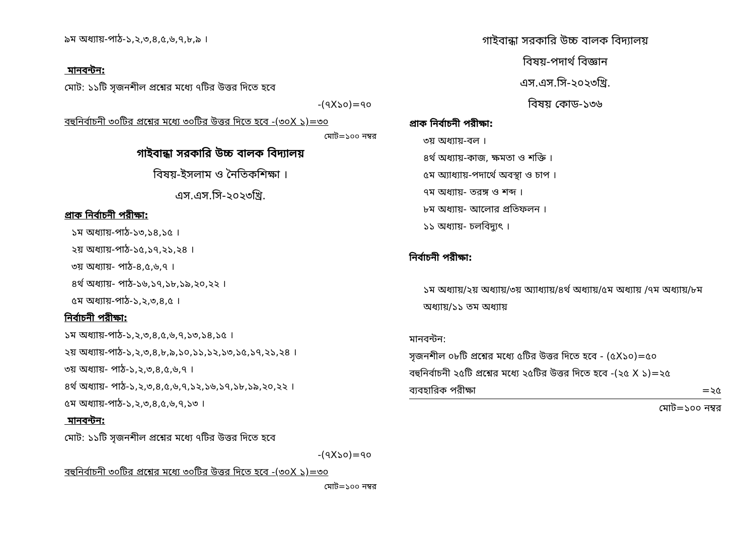৯ম অধ্যায়-পাঠ-১,২,৩,৪,৫,৬,৭,৮,৯ ।
মানবন্টন:
মোট: ১১টি সৃজনশীল প্রশ্নের মধ্যে ৭টির উত্তর দিতে হবে
-(৭X১০)=৭০
বহুনির্বাচনী ৩০টির প্রশ্নের মধ্যে ৩০টির উত্তর দিতে হবে -(৩০X ১)=৩০
মোট=১০০ নম্বর
গাইবান্ধা সরকারি উচ্চ বালক বিদ্যালয়
বিষয়-ইসলাম ও নৈতিকশিক্ষা ।
এস.এস.সি-২০২৩খ্রি.
প্রাক নির্বাচনী পরীক্ষা:
১ম অধ্যায়-পাঠ-১৩,১৪,১৫ ।
২য় অধ্যায়-পাঠ-১৫,১৭,২১,২৪ ।
৩য় অধ্যায়- পাঠ-৪,৫,৬,৭ ।
৪র্থ অধ্যায়- পাঠ-১৬,১৭,১৮,১৯,২০,২২ ।
৫ম অধ্যায়-পাঠ-১,২,৩,৪,৫ ।
নির্বাচনী পরীক্ষা:
১ম অধ্যায়-পাঠ-১,২,৩,৪,৫,৬,৭,১৩,১৪,১৫ ।
২য় অধ্যায়-পাঠ-১,২,৩,৪,৮,৯,১০,১১,১২,১৩,১৫,১৭,২১,২৪ ।
৩য় অধ্যায়- পাঠ-১,২,৩,৪,৫,৬,৭ ।
৪র্থ অধ্যায়- পাঠ-১,২,৩,৪,৫,৬,৭,১২,১৬,১৭,১৮,১৯,২০,২২ ।
৫ম অধ্যায়-পাঠ-১,২,৩,৪,৫,৬,৭,১৩ ।
মানবন্টন:
মোট: ১১টি সৃজনশীল প্রশ্নের মধ্যে ৭টির উত্তর দিতে হবে
-(৭X১০)=৭০
বহুনির্বাচনী ৩০টির প্রশ্নের মধ্যে ৩০টির উত্তর দিতে হবে -(৩০X ১)=৩০
মোট=১০০ নম্বর
গাইবান্ধা সরকারি উচ্চ বালক বিদ্যালয়
বিষয়-পদার্থ বিজ্ঞান
এস.এস.সি-২০২৩খ্রি.
বিষয় কোড-১৩৬
প্রাক নির্বাচনী পরীক্ষা:
৩য় অধ্যায়-বল ।
৪র্থ অধ্যায়-কাজ, ক্ষমতা ও শক্তি ।
৫ম অ্যাধ্যায়-পদার্থে অবস্থা ও চাপ ।
৭ম অধ্যায়- তরঙ্গ ও শব্দ ।
৮ম অধ্যায়- আলোর প্রতিফলন ।
১১ অধ্যায়- চলবিদ্যুৎ ।
নির্বাচনী পরীক্ষা:
১ম অধ্যায়/২য় অধ্যায়/৩য় অ্যাধ্যায়/৪র্থ অধ্যায়/৫ম অধ্যায় /৭ম অধ্যায়/৮ম অধ্যায়/১১ তম অধ্যায়
মানবন্টন:
সৃজনশীল ০৮টি প্রশ্নের মধ্যে ৫টির উত্তর দিতে হবে - (৫X১০)=৫০
বহুনির্বাচনী ২৫টি প্রশ্নের মধ্যে ২৫টির উত্তর দিতে হবে -(২৫ X ১)=২৫
ব্যবহারিক পরীক্ষা =২৫
মোট=১০০ নম্বর